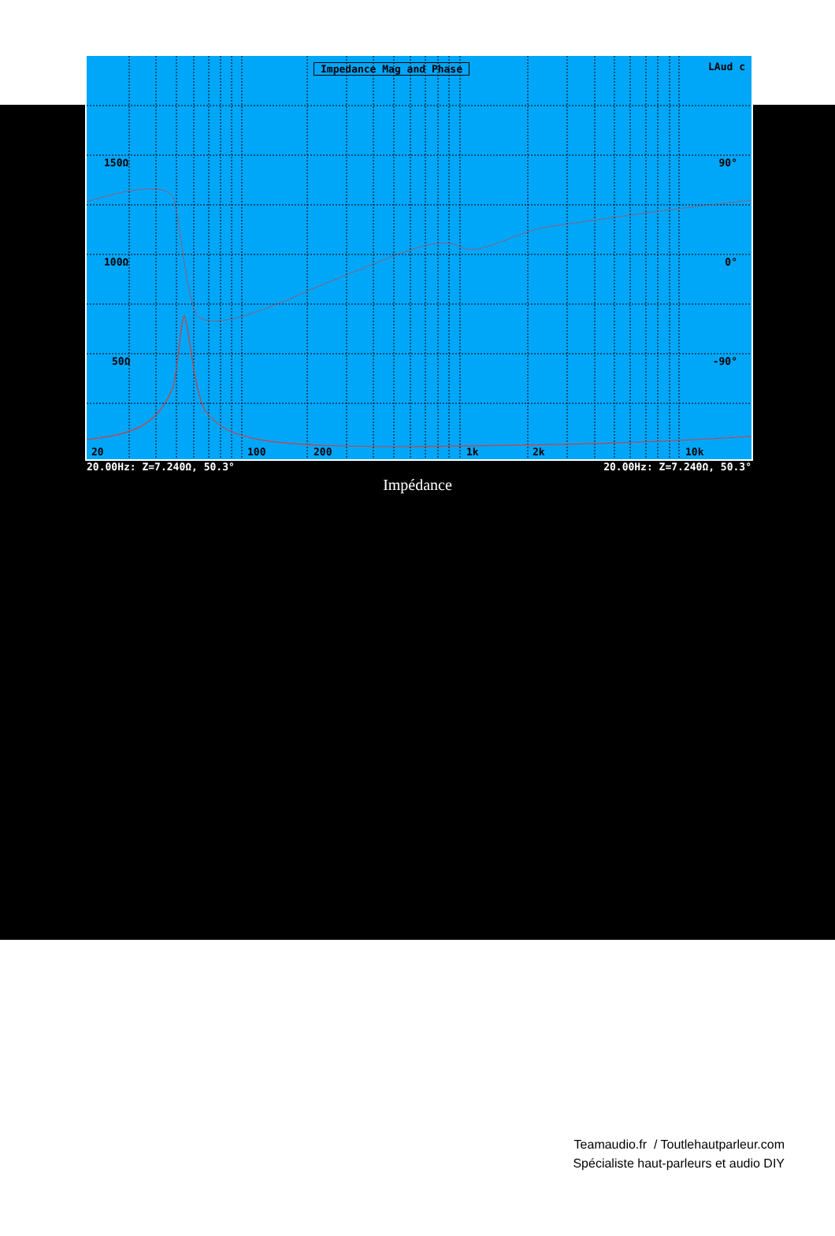Impedance Mag and Phase LAud c
150Ω 90°
100Ω 0°
50Ω -90°
20 100 200 1k 2k 10k
20.00Hz: Z=7.240Ω, 50.3° 20.00Hz: Z=7.240Ω, 50.3°
Impédance
Teamaudio.fr / Toutlehautparleur.com
Spécialiste haut-parleurs et audio DIY